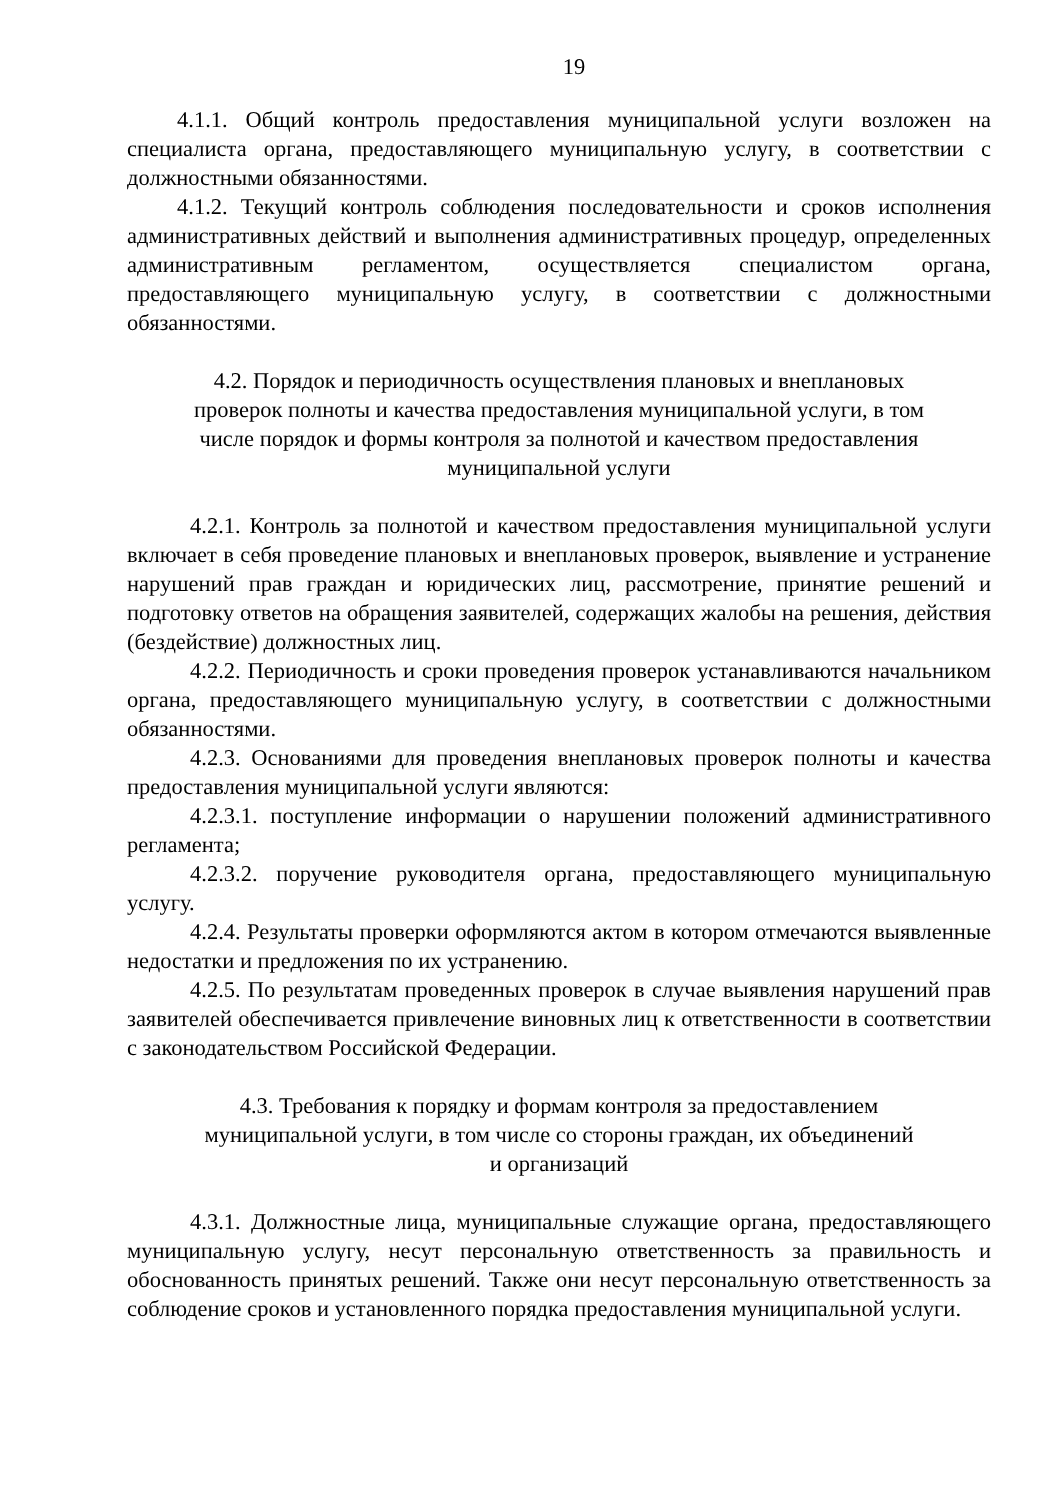19
4.1.1. Общий контроль предоставления муниципальной услуги возложен на специалиста органа, предоставляющего муниципальную услугу, в соответствии с должностными обязанностями.
4.1.2. Текущий контроль соблюдения последовательности и сроков исполнения административных действий и выполнения административных процедур, определенных административным регламентом, осуществляется специалистом органа, предоставляющего муниципальную услугу, в соответствии с должностными обязанностями.
4.2. Порядок и периодичность осуществления плановых и внеплановых
проверок полноты и качества предоставления муниципальной услуги, в том
числе порядок и формы контроля за полнотой и качеством предоставления
муниципальной услуги
4.2.1. Контроль за полнотой и качеством предоставления муниципальной услуги включает в себя проведение плановых и внеплановых проверок, выявление и устранение нарушений прав граждан и юридических лиц, рассмотрение, принятие решений и подготовку ответов на обращения заявителей, содержащих жалобы на решения, действия (бездействие) должностных лиц.
4.2.2. Периодичность и сроки проведения проверок устанавливаются начальником органа, предоставляющего муниципальную услугу, в соответствии с должностными обязанностями.
4.2.3. Основаниями для проведения внеплановых проверок полноты и качества предоставления муниципальной услуги являются:
4.2.3.1. поступление информации о нарушении положений административного регламента;
4.2.3.2. поручение руководителя органа, предоставляющего муниципальную услугу.
4.2.4. Результаты проверки оформляются актом в котором отмечаются выявленные недостатки и предложения по их устранению.
4.2.5. По результатам проведенных проверок в случае выявления нарушений прав заявителей обеспечивается привлечение виновных лиц к ответственности в соответствии с законодательством Российской Федерации.
4.3. Требования к порядку и формам контроля за предоставлением
муниципальной услуги, в том числе со стороны граждан, их объединений
и организаций
4.3.1. Должностные лица, муниципальные служащие органа, предоставляющего муниципальную услугу, несут персональную ответственность за правильность и обоснованность принятых решений. Также они несут персональную ответственность за соблюдение сроков и установленного порядка предоставления муниципальной услуги.